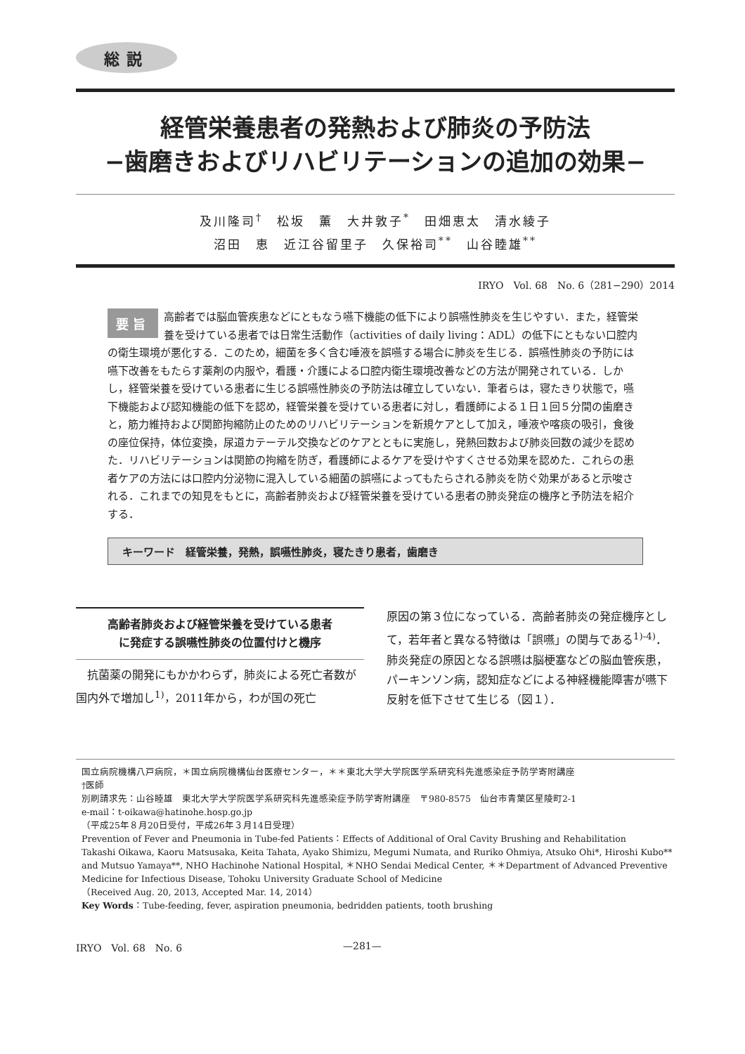総説
経管栄養患者の発熱および肺炎の予防法
−歯磨きおよびリハビリテーションの追加の効果−
及川隆司<sup>†</sup>　松坂　薫　大井敦子<sup>*</sup>　田畑恵太　清水綾子
沼田　恵　近江谷留里子　久保裕司<sup>**</sup>　山谷睦雄<sup>**</sup>
IRYO　Vol. 68　No. 6（281−290）2014
要旨 高齢者では脳血管疾患などにともなう嚥下機能の低下により誤嚥性肺炎を生じやすい．また，経管栄養を受けている患者では日常生活動作（activities of daily living：ADL）の低下にともない口腔内の衛生環境が悪化する．このため，細菌を多く含む唾液を誤嚥する場合に肺炎を生じる．誤嚥性肺炎の予防には嚥下改善をもたらす薬剤の内服や，看護・介護による口腔内衛生環境改善などの方法が開発されている．しかし，経管栄養を受けている患者に生じる誤嚥性肺炎の予防法は確立していない．筆者らは，寝たきり状態で，嚥下機能および認知機能の低下を認め，経管栄養を受けている患者に対し，看護師による１日１回５分間の歯磨きと，筋力維持および関節拘縮防止のためのリハビリテーションを新規ケアとして加え，唾液や喀痰の吸引，食後の座位保持，体位変換，尿道カテーテル交換などのケアとともに実施し，発熱回数および肺炎回数の減少を認めた．リハビリテーションは関節の拘縮を防ぎ，看護師によるケアを受けやすくさせる効果を認めた．これらの患者ケアの方法には口腔内分泌物に混入している細菌の誤嚥によってもたらされる肺炎を防ぐ効果があると示唆される．これまでの知見をもとに，高齢者肺炎および経管栄養を受けている患者の肺炎発症の機序と予防法を紹介する．
キーワード　経管栄養，発熱，誤嚥性肺炎，寝たきり患者，歯磨き
高齢者肺炎および経管栄養を受けている患者
に発症する誤嚥性肺炎の位置付けと機序
　抗菌薬の開発にもかかわらず，肺炎による死亡者数が国内外で増加し<sup>1)</sup>，2011年から，わが国の死亡
原因の第３位になっている．高齢者肺炎の発症機序として，若年者と異なる特徴は「誤嚥」の関与である<sup>1)-4)</sup>．肺炎発症の原因となる誤嚥は脳梗塞などの脳血管疾患，パーキンソン病，認知症などによる神経機能障害が嚥下反射を低下させて生じる（図１）．
国立病院機構八戸病院，＊国立病院機構仙台医療センター，＊＊東北大学大学院医学系研究科先進感染症予防学寄附講座
†医師
別刷請求先：山谷睦雄　東北大学大学院医学系研究科先進感染症予防学寄附講座　〒980-8575　仙台市青葉区星陵町2-1
e-mail：t-oikawa@hatinohe.hosp.go.jp
（平成25年８月20日受付，平成26年３月14日受理）
Prevention of Fever and Pneumonia in Tube-fed Patients：Effects of Additional of Oral Cavity Brushing and Rehabilitation
Takashi Oikawa, Kaoru Matsusaka, Keita Tahata, Ayako Shimizu, Megumi Numata, and Ruriko Ohmiya, Atsuko Ohi*, Hiroshi Kubo** and Mutsuo Yamaya**, NHO Hachinohe National Hospital, ＊NHO Sendai Medical Center, ＊＊Department of Advanced Preventive Medicine for Infectious Disease, Tohoku University Graduate School of Medicine
（Received Aug. 20, 2013, Accepted Mar. 14, 2014）
Key Words：Tube-feeding, fever, aspiration pneumonia, bedridden patients, tooth brushing
IRYO　Vol. 68　No. 6 —281—